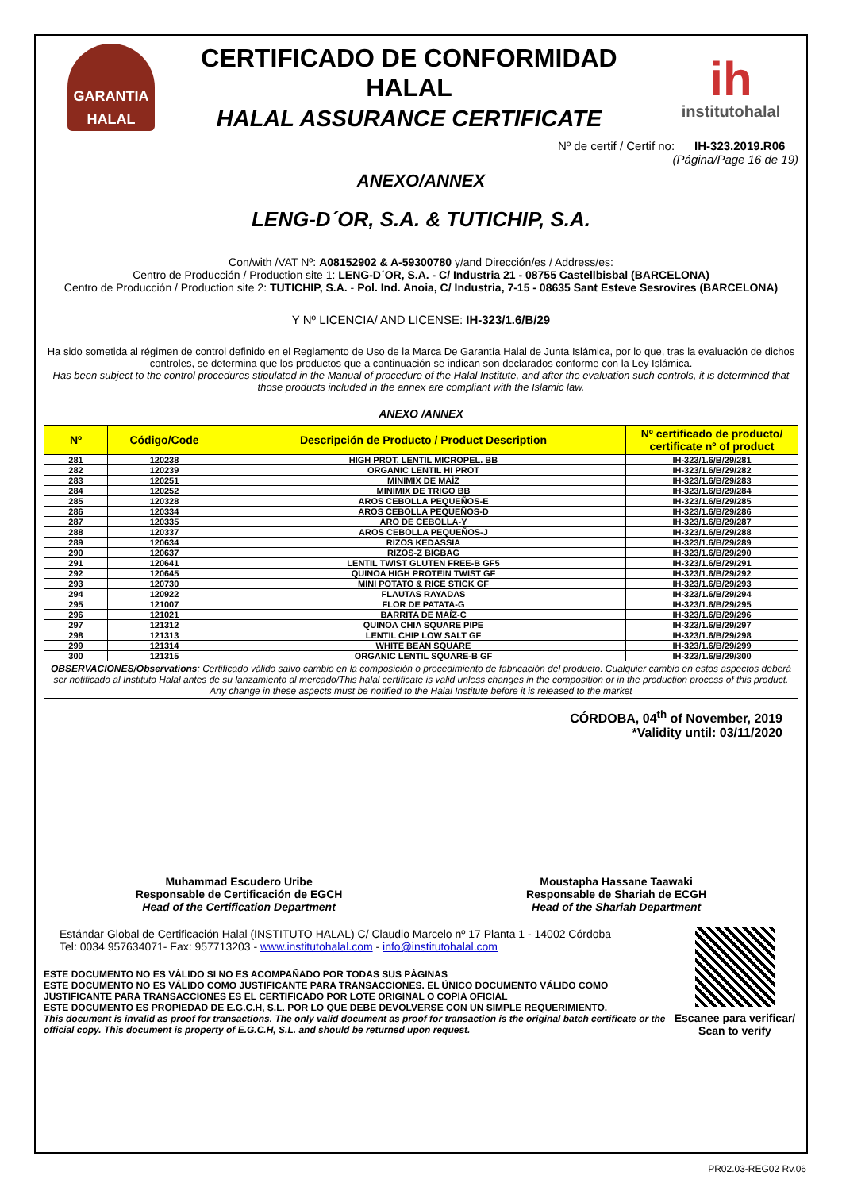GARANTIA
HALAL
CERTIFICADO DE CONFORMIDAD HALAL
HALAL ASSURANCE CERTIFICATE
ih
institutohalal
Nº de certif / Certif no: IH-323.2019.R06
(Página/Page 16 de 19)
ANEXO/ANNEX
LENG-D´OR, S.A. & TUTICHIP, S.A.
Con/with /VAT Nº: A08152902 & A-59300780 y/and Dirección/es / Address/es:
Centro de Producción / Production site 1: LENG-D´OR, S.A. - C/ Industria 21 - 08755 Castellbisbal (BARCELONA)
Centro de Producción / Production site 2: TUTICHIP, S.A. - Pol. Ind. Anoia, C/ Industria, 7-15 - 08635 Sant Esteve Sesrovires (BARCELONA)
Y Nº LICENCIA/ AND LICENSE: IH-323/1.6/B/29
Ha sido sometida al régimen de control definido en el Reglamento de Uso de la Marca De Garantía Halal de Junta Islámica, por lo que, tras la evaluación de dichos controles, se determina que los productos que a continuación se indican son declarados conforme con la Ley Islámica.
Has been subject to the control procedures stipulated in the Manual of procedure of the Halal Institute, and after the evaluation such controls, it is determined that those products included in the annex are compliant with the Islamic law.
ANEXO /ANNEX
| Nº | Código/Code | Descripción de Producto / Product Description | Nº certificado de producto/ certificate nº of product |
| --- | --- | --- | --- |
| 281 | 120238 | HIGH PROT. LENTIL MICROPEL. BB | IH-323/1.6/B/29/281 |
| 282 | 120239 | ORGANIC LENTIL HI PROT | IH-323/1.6/B/29/282 |
| 283 | 120251 | MINIMIX DE MAÍZ | IH-323/1.6/B/29/283 |
| 284 | 120252 | MINIMIX DE TRIGO BB | IH-323/1.6/B/29/284 |
| 285 | 120328 | AROS CEBOLLA PEQUEÑOS-E | IH-323/1.6/B/29/285 |
| 286 | 120334 | AROS CEBOLLA PEQUEÑOS-D | IH-323/1.6/B/29/286 |
| 287 | 120335 | ARO DE CEBOLLA-Y | IH-323/1.6/B/29/287 |
| 288 | 120337 | AROS CEBOLLA PEQUEÑOS-J | IH-323/1.6/B/29/288 |
| 289 | 120634 | RIZOS KEDASSIA | IH-323/1.6/B/29/289 |
| 290 | 120637 | RIZOS-Z BIGBAG | IH-323/1.6/B/29/290 |
| 291 | 120641 | LENTIL TWIST GLUTEN FREE-B GF5 | IH-323/1.6/B/29/291 |
| 292 | 120645 | QUINOA HIGH PROTEIN TWIST GF | IH-323/1.6/B/29/292 |
| 293 | 120730 | MINI POTATO & RICE STICK GF | IH-323/1.6/B/29/293 |
| 294 | 120922 | FLAUTAS RAYADAS | IH-323/1.6/B/29/294 |
| 295 | 121007 | FLOR DE PATATA-G | IH-323/1.6/B/29/295 |
| 296 | 121021 | BARRITA DE MAÍZ-C | IH-323/1.6/B/29/296 |
| 297 | 121312 | QUINOA CHIA SQUARE PIPE | IH-323/1.6/B/29/297 |
| 298 | 121313 | LENTIL CHIP LOW SALT GF | IH-323/1.6/B/29/298 |
| 299 | 121314 | WHITE BEAN SQUARE | IH-323/1.6/B/29/299 |
| 300 | 121315 | ORGANIC LENTIL SQUARE-B GF | IH-323/1.6/B/29/300 |
OBSERVACIONES/Observations: Certificado válido salvo cambio en la composición o procedimiento de fabricación del producto. Cualquier cambio en estos aspectos deberá ser notificado al Instituto Halal antes de su lanzamiento al mercado/This halal certificate is valid unless changes in the composition or in the production process of this product. Any change in these aspects must be notified to the Halal Institute before it is released to the market
CÓRDOBA, 04<sup>th</sup> of November, 2019
*Validity until: 03/11/2020
Muhammad Escudero Uribe
Responsable de Certificación de EGCH
Head of the Certification Department
Moustapha Hassane Taawaki
Responsable de Shariah de ECGH
Head of the Shariah Department
Estándar Global de Certificación Halal (INSTITUTO HALAL) C/ Claudio Marcelo nº 17 Planta 1 - 14002 Córdoba
Tel: 0034 957634071- Fax: 957713203 - www.institutohalal.com - info@institutohalal.com
ESTE DOCUMENTO NO ES VÁLIDO SI NO ES ACOMPAÑADO POR TODAS SUS PÁGINAS
ESTE DOCUMENTO NO ES VÁLIDO COMO JUSTIFICANTE PARA TRANSACCIONES. EL ÚNICO DOCUMENTO VÁLIDO COMO JUSTIFICANTE PARA TRANSACCIONES ES EL CERTIFICADO POR LOTE ORIGINAL O COPIA OFICIAL
ESTE DOCUMENTO ES PROPIEDAD DE E.G.C.H, S.L. POR LO QUE DEBE DEVOLVERSE CON UN SIMPLE REQUERIMIENTO.
This document is invalid as proof for transactions. The only valid document as proof for transaction is the original batch certificate or the official copy. This document is property of E.G.C.H, S.L. and should be returned upon request.
Escanee para verificar/ Scan to verify
PR02.03-REG02 Rv.06